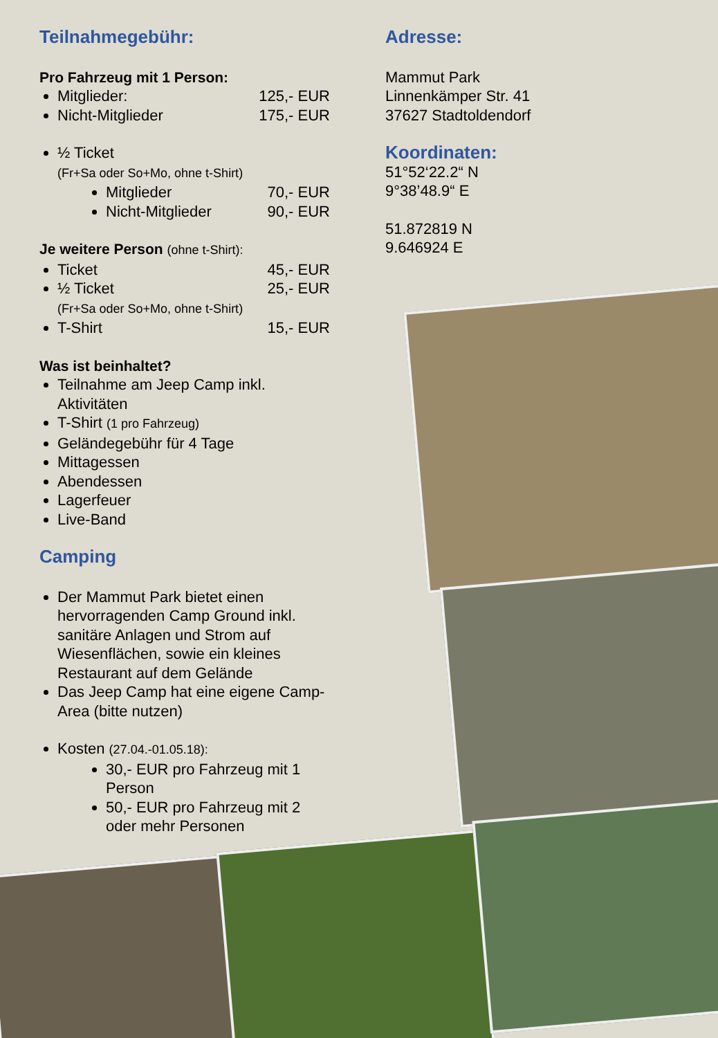Teilnahmegebühr:
Pro Fahrzeug mit 1 Person:
Mitglieder: 125,- EUR
Nicht-Mitglieder 175,- EUR
½ Ticket
(Fr+Sa oder So+Mo, ohne t-Shirt)
Mitglieder 70,- EUR
Nicht-Mitglieder 90,- EUR
Je weitere Person (ohne t-Shirt):
Ticket 45,- EUR
½ Ticket 25,- EUR
(Fr+Sa oder So+Mo, ohne t-Shirt)
T-Shirt 15,- EUR
Was ist beinhaltet?
Teilnahme am Jeep Camp inkl. Aktivitäten
T-Shirt (1 pro Fahrzeug)
Geländegebühr für 4 Tage
Mittagessen
Abendessen
Lagerfeuer
Live-Band
Camping
Der Mammut Park bietet einen hervorragenden Camp Ground inkl. sanitäre Anlagen und Strom auf Wiesenflächen, sowie ein kleines Restaurant auf dem Gelände
Das Jeep Camp hat eine eigene Camp-Area (bitte nutzen)
Kosten (27.04.-01.05.18):
30,- EUR pro Fahrzeug mit 1 Person
50,- EUR pro Fahrzeug mit 2 oder mehr Personen
Adresse:
Mammut Park
Linnenkämper Str. 41
37627 Stadtoldendorf
Koordinaten:
51°52‘22.2“ N
9°38’48.9“ E
51.872819 N
9.646924 E